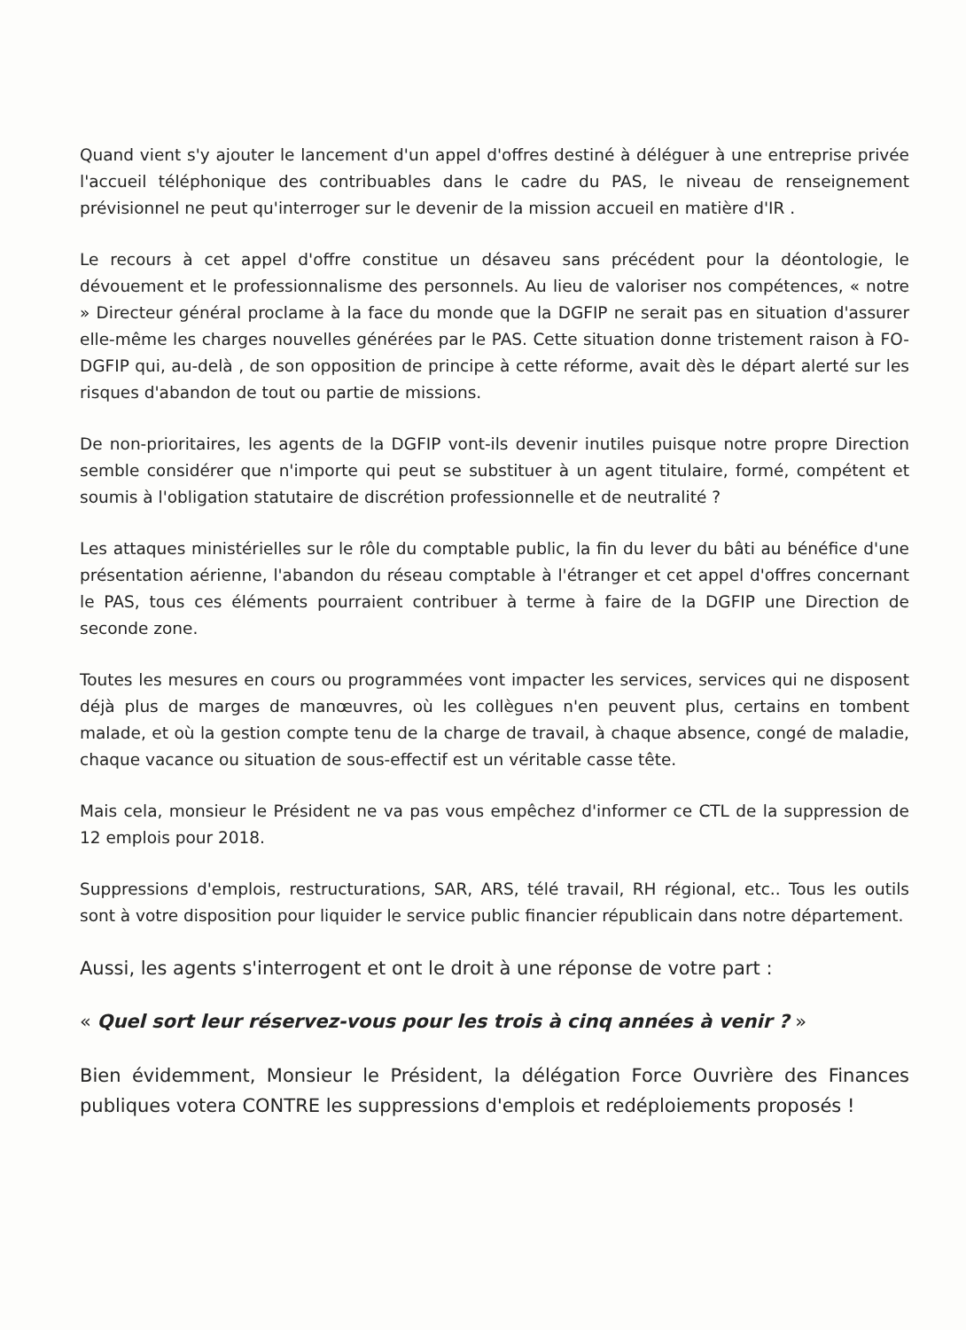Quand vient s'y ajouter le lancement d'un appel d'offres destiné à déléguer à une entreprise privée l'accueil téléphonique des contribuables dans le cadre du PAS, le niveau de renseignement prévisionnel ne peut qu'interroger sur le devenir de la mission accueil en matière d'IR .
Le recours à cet appel d'offre constitue un désaveu sans précédent pour la déontologie, le dévouement et le professionnalisme des personnels. Au lieu de valoriser nos compétences, « notre » Directeur général proclame à la face du monde que la DGFIP ne serait pas en situation d'assurer elle-même les charges nouvelles générées par le PAS. Cette situation donne tristement raison à FO-DGFIP qui, au-delà , de son opposition de principe à cette réforme, avait dès le départ alerté sur les risques d'abandon de tout ou partie de missions.
De non-prioritaires, les agents de la DGFIP vont-ils devenir inutiles puisque notre propre Direction semble considérer que n'importe qui peut se substituer à un agent titulaire, formé, compétent et soumis à l'obligation statutaire de discrétion professionnelle et de neutralité ?
Les attaques ministérielles sur le rôle du comptable public, la fin du lever du bâti au bénéfice d'une présentation aérienne, l'abandon du réseau comptable à l'étranger et cet appel d'offres concernant le PAS, tous ces éléments pourraient contribuer à terme à faire de la DGFIP une Direction de seconde zone.
Toutes les mesures en cours ou programmées vont impacter les services, services qui ne disposent déjà plus de marges de manœuvres, où les collègues n'en peuvent plus, certains en tombent malade, et où la gestion compte tenu de la charge de travail, à chaque absence, congé de maladie, chaque vacance ou situation de sous-effectif est un véritable casse tête.
Mais cela, monsieur le Président ne va pas vous empêchez d'informer ce CTL de la suppression de 12 emplois pour 2018.
Suppressions d'emplois, restructurations, SAR, ARS, télé travail, RH régional, etc.. Tous les outils sont à votre disposition pour liquider le service public financier républicain dans notre département.
Aussi, les agents s'interrogent et ont le droit à une réponse de votre part :
« Quel sort leur réservez-vous pour les trois à cinq années à venir ? »
Bien évidemment, Monsieur le Président, la délégation Force Ouvrière des Finances publiques votera CONTRE les suppressions d'emplois et redéploiements proposés !